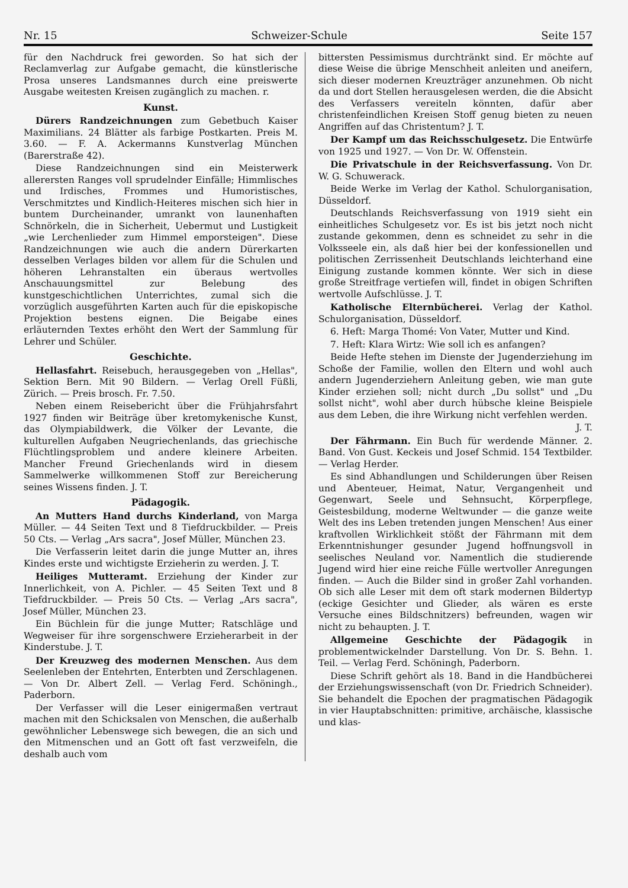Nr. 15 Schweizer-Schule Seite 157
für den Nachdruck frei geworden. So hat sich der Reclamverlag zur Aufgabe gemacht, die künstlerische Prosa unseres Landsmannes durch eine preiswerte Ausgabe weitesten Kreisen zugänglich zu machen. r.
Kunst.
Dürers Randzeichnungen zum Gebetbuch Kaiser Maximilians. 24 Blätter als farbige Postkarten. Preis M. 3.60. — F. A. Ackermanns Kunstverlag München (Barerstraße 42).
Diese Randzeichnungen sind ein Meisterwerk allerersten Ranges voll sprudelnder Einfälle; Himmlisches und Irdisches, Frommes und Humoristisches, Verschmitztes und Kindlich-Heiteres mischen sich hier in buntem Durcheinander, umrankt von launenhaften Schnörkeln, die in Sicherheit, Uebermut und Lustigkeit „wie Lerchenlieder zum Himmel emporsteigen". Diese Randzeichnungen wie auch die andern Dürerkarten desselben Verlages bilden vor allem für die Schulen und höheren Lehranstalten ein überaus wertvolles Anschauungsmittel zur Belebung des kunstgeschichtlichen Unterrichtes, zumal sich die vorzüglich ausgeführten Karten auch für die episkopische Projektion bestens eignen. Die Beigabe eines erläuternden Textes erhöht den Wert der Sammlung für Lehrer und Schüler.
Geschichte.
Hellasfahrt. Reisebuch, herausgegeben von „Hellas", Sektion Bern. Mit 90 Bildern. — Verlag Orell Füßli, Zürich. — Preis brosch. Fr. 7.50.
Neben einem Reisebericht über die Frühjahrsfahrt 1927 finden wir Beiträge über kretomykenische Kunst, das Olympiabildwerk, die Völker der Levante, die kulturellen Aufgaben Neugriechenlands, das griechische Flüchtlingsproblem und andere kleinere Arbeiten. Mancher Freund Griechenlands wird in diesem Sammelwerke willkommenen Stoff zur Bereicherung seines Wissens finden. J. T.
Pädagogik.
An Mutters Hand durchs Kinderland, von Marga Müller. — 44 Seiten Text und 8 Tiefdruckbilder. — Preis 50 Cts. — Verlag „Ars sacra", Josef Müller, München 23.
Die Verfasserin leitet darin die junge Mutter an, ihres Kindes erste und wichtigste Erzieherin zu werden. J. T.
Heiliges Mutteramt. Erziehung der Kinder zur Innerlichkeit, von A. Pichler. — 45 Seiten Text und 8 Tiefdruckbilder. — Preis 50 Cts. — Verlag „Ars sacra", Josef Müller, München 23.
Ein Büchlein für die junge Mutter; Ratschläge und Wegweiser für ihre sorgenschwere Erzieherarbeit in der Kinderstube. J. T.
Der Kreuzweg des modernen Menschen. Aus dem Seelenleben der Entehrten, Enterbten und Zerschlagenen. — Von Dr. Albert Zell. — Verlag Ferd. Schöningh., Paderborn.
Der Verfasser will die Leser einigermaßen vertraut machen mit den Schicksalen von Menschen, die außerhalb gewöhnlicher Lebenswege sich bewegen, die an sich und den Mitmenschen und an Gott oft fast verzweifeln, die deshalb auch vom
bittersten Pessimismus durchtränkt sind. Er möchte auf diese Weise die übrige Menschheit anleiten und aneifern, sich dieser modernen Kreuzträger anzunehmen. Ob nicht da und dort Stellen herausgelesen werden, die die Absicht des Verfassers vereiteln könnten, dafür aber christenfeindlichen Kreisen Stoff genug bieten zu neuen Angriffen auf das Christentum? J. T.
Der Kampf um das Reichsschulgesetz. Die Entwürfe von 1925 und 1927. — Von Dr. W. Offenstein.
Die Privatschule in der Reichsverfassung. Von Dr. W. G. Schuwerack.
Beide Werke im Verlag der Kathol. Schulorganisation, Düsseldorf.
Deutschlands Reichsverfassung von 1919 sieht ein einheitliches Schulgesetz vor. Es ist bis jetzt noch nicht zustande gekommen, denn es schneidet zu sehr in die Volksseele ein, als daß hier bei der konfessionellen und politischen Zerrissenheit Deutschlands leichterhand eine Einigung zustande kommen könnte. Wer sich in diese große Streitfrage vertiefen will, findet in obigen Schriften wertvolle Aufschlüsse. J. T.
Katholische Elternbücherei. Verlag der Kathol. Schulorganisation, Düsseldorf.
6. Heft: Marga Thomé: Von Vater, Mutter und Kind.
7. Heft: Klara Wirtz: Wie soll ich es anfangen?
Beide Hefte stehen im Dienste der Jugenderziehung im Schoße der Familie, wollen den Eltern und wohl auch andern Jugenderziehern Anleitung geben, wie man gute Kinder erziehen soll; nicht durch „Du sollst" und „Du sollst nicht", wohl aber durch hübsche kleine Beispiele aus dem Leben, die ihre Wirkung nicht verfehlen werden.
J. T.
Der Fährmann. Ein Buch für werdende Männer. 2. Band. Von Gust. Keckeis und Josef Schmid. 154 Textbilder. — Verlag Herder.
Es sind Abhandlungen und Schilderungen über Reisen und Abenteuer, Heimat, Natur, Vergangenheit und Gegenwart, Seele und Sehnsucht, Körperpflege, Geistesbildung, moderne Weltwunder — die ganze weite Welt des ins Leben tretenden jungen Menschen! Aus einer kraftvollen Wirklichkeit stößt der Fährmann mit dem Erkenntnishunger gesunder Jugend hoffnungsvoll in seelisches Neuland vor. Namentlich die studierende Jugend wird hier eine reiche Fülle wertvoller Anregungen finden. — Auch die Bilder sind in großer Zahl vorhanden. Ob sich alle Leser mit dem oft stark modernen Bildertyp (eckige Gesichter und Glieder, als wären es erste Versuche eines Bildschnitzers) befreunden, wagen wir nicht zu behaupten. J. T.
Allgemeine Geschichte der Pädagogik in problementwickelnder Darstellung. Von Dr. S. Behn. 1. Teil. — Verlag Ferd. Schöningh, Paderborn.
Diese Schrift gehört als 18. Band in die Handbücherei der Erziehungswissenschaft (von Dr. Friedrich Schneider). Sie behandelt die Epochen der pragmatischen Pädagogik in vier Hauptabschnitten: primitive, archäische, klassische und klas-